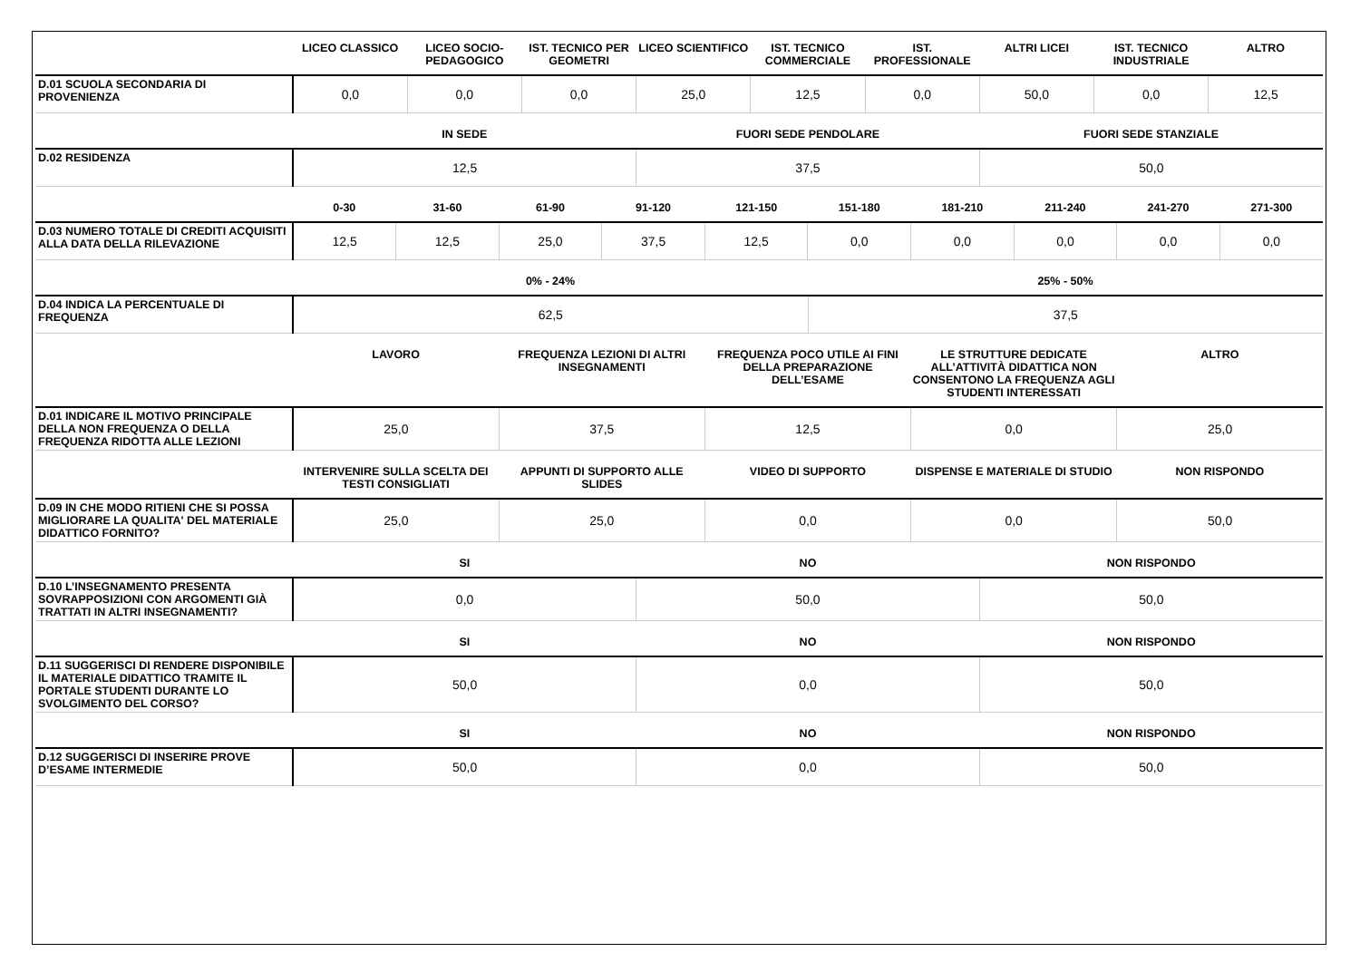| | LICEO CLASSICO | LICEO SOCIO-PEDAGOGICO | IST. TECNICO PER GEOMETRI | LICEO SCIENTIFICO | IST. TECNICO COMMERCIALE | IST. PROFESSIONALE | ALTRI LICEI | IST. TECNICO INDUSTRIALE | ALTRO |
| --- | --- | --- | --- | --- | --- | --- | --- | --- | --- |
| D.01 SCUOLA SECONDARIA DI PROVENIENZA | 0,0 | 0,0 | 0,0 | 25,0 | 12,5 | 0,0 | 50,0 | 0,0 | 12,5 |
| | IN SEDE | FUORI SEDE PENDOLARE | FUORI SEDE STANZIALE |
| --- | --- | --- | --- |
| D.02 RESIDENZA | 12,5 | 37,5 | 50,0 |
| | 0-30 | 31-60 | 61-90 | 91-120 | 121-150 | 151-180 | 181-210 | 211-240 | 241-270 | 271-300 |
| --- | --- | --- | --- | --- | --- | --- | --- | --- | --- | --- |
| D.03 NUMERO TOTALE DI CREDITI ACQUISITI ALLA DATA DELLA RILEVAZIONE | 12,5 | 12,5 | 25,0 | 37,5 | 12,5 | 0,0 | 0,0 | 0,0 | 0,0 | 0,0 |
| | 0% - 24% | 25% - 50% |
| --- | --- | --- |
| D.04 INDICA LA PERCENTUALE DI FREQUENZA | 62,5 | 37,5 |
| | LAVORO | FREQUENZA LEZIONI DI ALTRI INSEGNAMENTI | FREQUENZA POCO UTILE AI FINI DELLA PREPARAZIONE DELL’ESAME | LE STRUTTURE DEDICATE ALL’ATTIVITÀ DIDATTICA NON CONSENTONO LA FREQUENZA AGLI STUDENTI INTERESSATI | ALTRO |
| --- | --- | --- | --- | --- | --- |
| D.01 INDICARE IL MOTIVO PRINCIPALE DELLA NON FREQUENZA O DELLA FREQUENZA RIDOTTA ALLE LEZIONI | 25,0 | 37,5 | 12,5 | 0,0 | 25,0 |
| | INTERVENIRE SULLA SCELTA DEI TESTI CONSIGLIATI | APPUNTI DI SUPPORTO ALLE SLIDES | VIDEO DI SUPPORTO | DISPENSE E MATERIALE DI STUDIO | NON RISPONDO |
| --- | --- | --- | --- | --- | --- |
| D.09 IN CHE MODO RITIENI CHE SI POSSA MIGLIORARE LA QUALITA' DEL MATERIALE DIDATTICO FORNITO? | 25,0 | 25,0 | 0,0 | 0,0 | 50,0 |
| | SI | NO | NON RISPONDO |
| --- | --- | --- | --- |
| D.10 L’INSEGNAMENTO PRESENTA SOVRAPPOSIZIONI CON ARGOMENTI GIÀ TRATTATI IN ALTRI INSEGNAMENTI? | 0,0 | 50,0 | 50,0 |
| | SI | NO | NON RISPONDO |
| --- | --- | --- | --- |
| D.11 SUGGERISCI DI RENDERE DISPONIBILE IL MATERIALE DIDATTICO TRAMITE IL PORTALE STUDENTI DURANTE LO SVOLGIMENTO DEL CORSO? | 50,0 | 0,0 | 50,0 |
| | SI | NO | NON RISPONDO |
| --- | --- | --- | --- |
| D.12 SUGGERISCI DI INSERIRE PROVE D’ESAME INTERMEDIE | 50,0 | 0,0 | 50,0 |